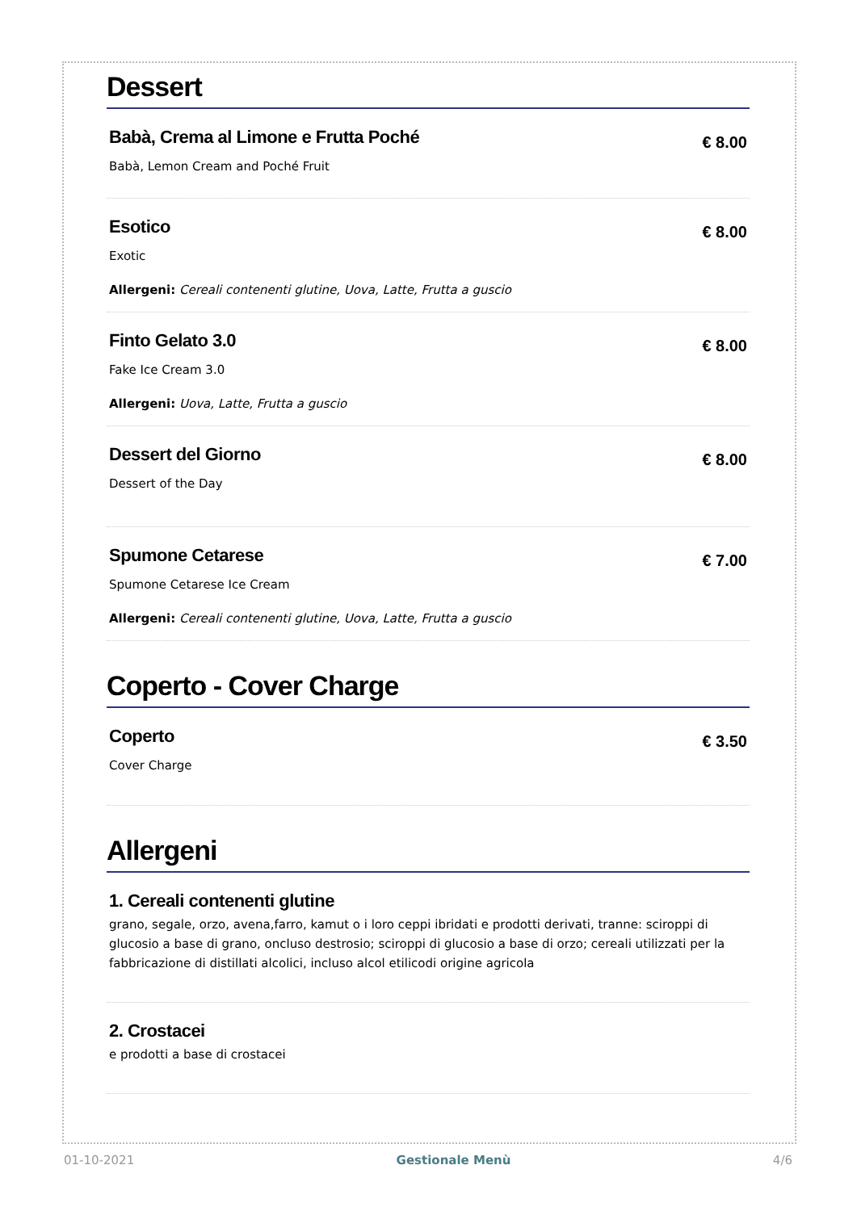Dessert
Babà, Crema al Limone e Frutta Poché
Babà, Lemon Cream and Poché Fruit
€ 8.00
Esotico
Exotic
Allergeni: Cereali contenenti glutine, Uova, Latte, Frutta a guscio
€ 8.00
Finto Gelato 3.0
Fake Ice Cream 3.0
Allergeni: Uova, Latte, Frutta a guscio
€ 8.00
Dessert del Giorno
Dessert of the Day
€ 8.00
Spumone Cetarese
Spumone Cetarese Ice Cream
Allergeni: Cereali contenenti glutine, Uova, Latte, Frutta a guscio
€ 7.00
Coperto - Cover Charge
Coperto
Cover Charge
€ 3.50
Allergeni
1. Cereali contenenti glutine
grano, segale, orzo, avena,farro, kamut o i loro ceppi ibridati e prodotti derivati, tranne: sciroppi di glucosio a base di grano, oncluso destrosio; sciroppi di glucosio a base di orzo; cereali utilizzati per la fabbricazione di distillati alcolici, incluso alcol etilicodi origine agricola
2. Crostacei
e prodotti a base di crostacei
01-10-2021 Gestionale Menù 4/6